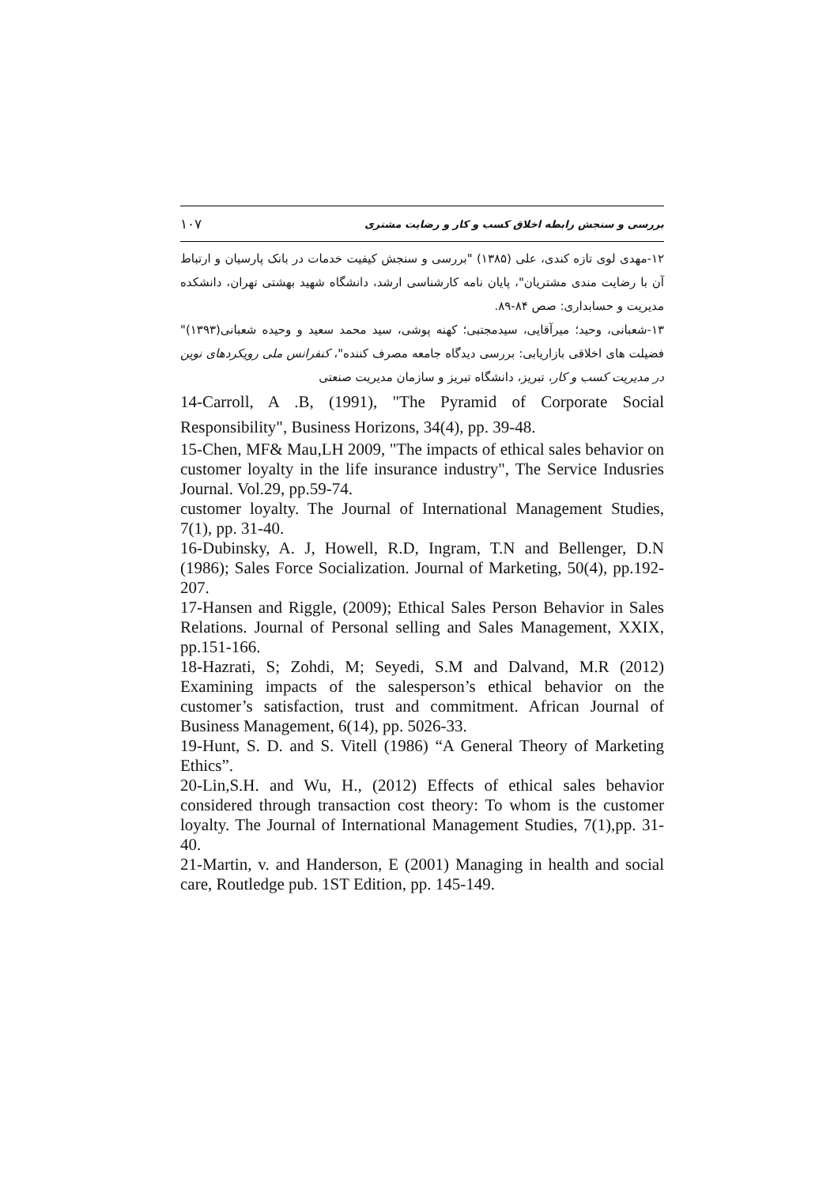۱۰۷ بررسی و سنجش رابطه اخلاق کسب و کار و رضایت مشتری
۱۲-مهدی لوی تازه کندی، علی (۱۳۸۵) "بررسی و سنجش کیفیت خدمات در بانک پارسیان و ارتباط آن با رضایت مندی مشتریان"، پایان نامه کارشناسی ارشد، دانشگاه شهید بهشتی تهران، دانشکده مدیریت و حسابداری: صص ۸۴-۸۹.
۱۳-شعبانی، وحید؛ میرآقایی، سیدمجتبی؛ کهنه پوشی، سید محمد سعید و وحیده شعبانی(۱۳۹۳)" فضیلت های اخلاقی بازاریابی: بررسی دیدگاه جامعه مصرف کننده"، کنفرانس ملی رویکردهای نوین در مدیریت کسب و کار، تبریز، دانشگاه تبریز و سازمان مدیریت صنعتی
14-Carroll, A .B, (1991), "The Pyramid of Corporate Social Responsibility", Business Horizons, 34(4), pp. 39-48.
15-Chen, MF& Mau,LH 2009, "The impacts of ethical sales behavior on customer loyalty in the life insurance industry", The Service Indusries Journal. Vol.29, pp.59-74.
customer loyalty. The Journal of International Management Studies, 7(1), pp. 31-40.
16-Dubinsky, A. J, Howell, R.D, Ingram, T.N and Bellenger, D.N (1986); Sales Force Socialization. Journal of Marketing, 50(4), pp.192-207.
17-Hansen and Riggle, (2009); Ethical Sales Person Behavior in Sales Relations. Journal of Personal selling and Sales Management, XXIX, pp.151-166.
18-Hazrati, S; Zohdi, M; Seyedi, S.M and Dalvand, M.R (2012) Examining impacts of the salesperson’s ethical behavior on the customer’s satisfaction, trust and commitment. African Journal of Business Management, 6(14), pp. 5026-33.
19-Hunt, S. D. and S. Vitell (1986) “A General Theory of Marketing Ethics”.
20-Lin,S.H. and Wu, H., (2012) Effects of ethical sales behavior considered through transaction cost theory: To whom is the customer loyalty. The Journal of International Management Studies, 7(1),pp. 31-40.
21-Martin, v. and Handerson, E (2001) Managing in health and social care, Routledge pub. 1ST Edition, pp. 145-149.